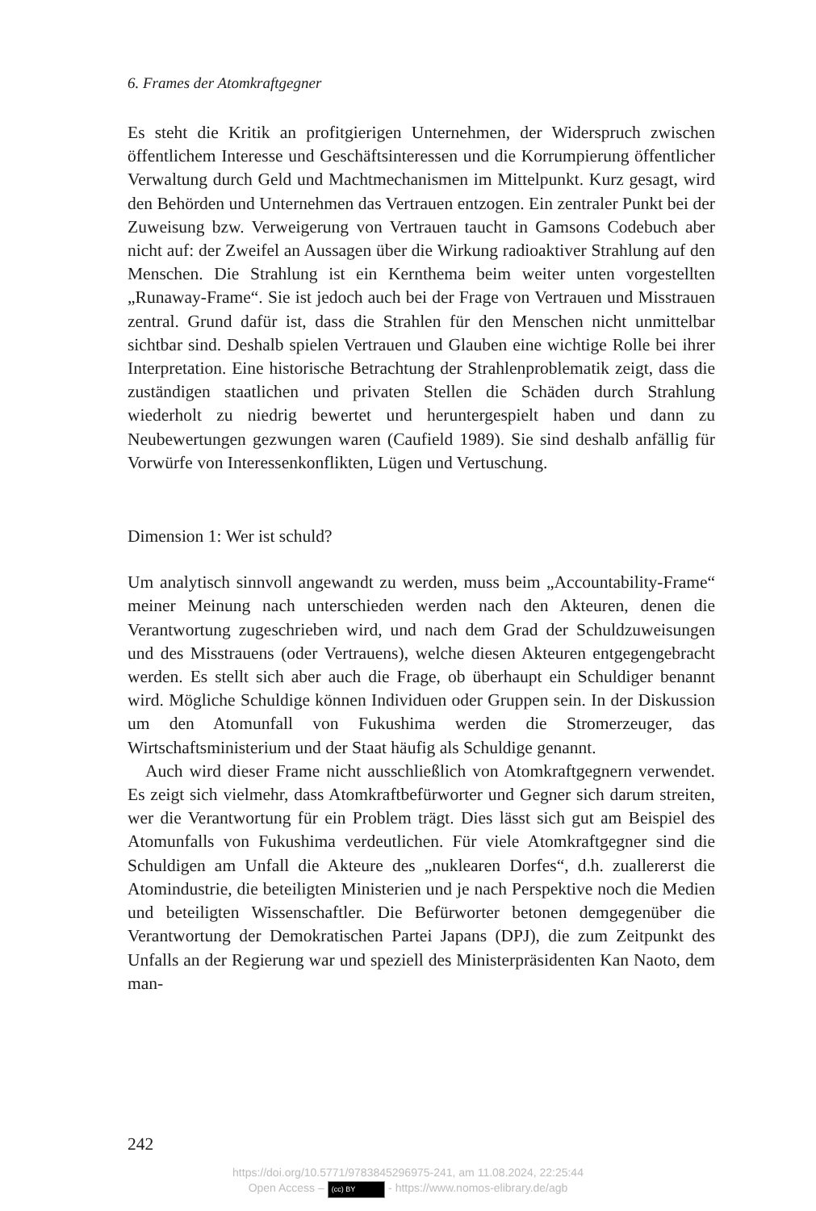6. Frames der Atomkraftgegner
Es steht die Kritik an profitgierigen Unternehmen, der Widerspruch zwischen öffentlichem Interesse und Geschäftsinteressen und die Korrumpierung öffentlicher Verwaltung durch Geld und Machtmechanismen im Mittelpunkt. Kurz gesagt, wird den Behörden und Unternehmen das Vertrauen entzogen. Ein zentraler Punkt bei der Zuweisung bzw. Verweigerung von Vertrauen taucht in Gamsons Codebuch aber nicht auf: der Zweifel an Aussagen über die Wirkung radioaktiver Strahlung auf den Menschen. Die Strahlung ist ein Kernthema beim weiter unten vorgestellten „Runaway-Frame“. Sie ist jedoch auch bei der Frage von Vertrauen und Misstrauen zentral. Grund dafür ist, dass die Strahlen für den Menschen nicht unmittelbar sichtbar sind. Deshalb spielen Vertrauen und Glauben eine wichtige Rolle bei ihrer Interpretation. Eine historische Betrachtung der Strahlenproblematik zeigt, dass die zuständigen staatlichen und privaten Stellen die Schäden durch Strahlung wiederholt zu niedrig bewertet und heruntergespielt haben und dann zu Neubewertungen gezwungen waren (Caufield 1989). Sie sind deshalb anfällig für Vorwürfe von Interessenkonflikten, Lügen und Vertuschung.
Dimension 1: Wer ist schuld?
Um analytisch sinnvoll angewandt zu werden, muss beim „Accountability-Frame“ meiner Meinung nach unterschieden werden nach den Akteuren, denen die Verantwortung zugeschrieben wird, und nach dem Grad der Schuldzuweisungen und des Misstrauens (oder Vertrauens), welche diesen Akteuren entgegengebracht werden. Es stellt sich aber auch die Frage, ob überhaupt ein Schuldiger benannt wird. Mögliche Schuldige können Individuen oder Gruppen sein. In der Diskussion um den Atomunfall von Fukushima werden die Stromerzeuger, das Wirtschaftsministerium und der Staat häufig als Schuldige genannt.
Auch wird dieser Frame nicht ausschließlich von Atomkraftgegnern verwendet. Es zeigt sich vielmehr, dass Atomkraftbefürworter und Gegner sich darum streiten, wer die Verantwortung für ein Problem trägt. Dies lässt sich gut am Beispiel des Atomunfalls von Fukushima verdeutlichen. Für viele Atomkraftgegner sind die Schuldigen am Unfall die Akteure des „nuklearen Dorfes“, d.h. zuallererst die Atomindustrie, die beteiligten Ministerien und je nach Perspektive noch die Medien und beteiligten Wissenschaftler. Die Befürworter betonen demgegenüber die Verantwortung der Demokratischen Partei Japans (DPJ), die zum Zeitpunkt des Unfalls an der Regierung war und speziell des Ministerpräsidenten Kan Naoto, dem man-
242
https://doi.org/10.5771/9783845296975-241, am 11.08.2024, 22:25:44
Open Access – (cc) BY - https://www.nomos-elibrary.de/agb